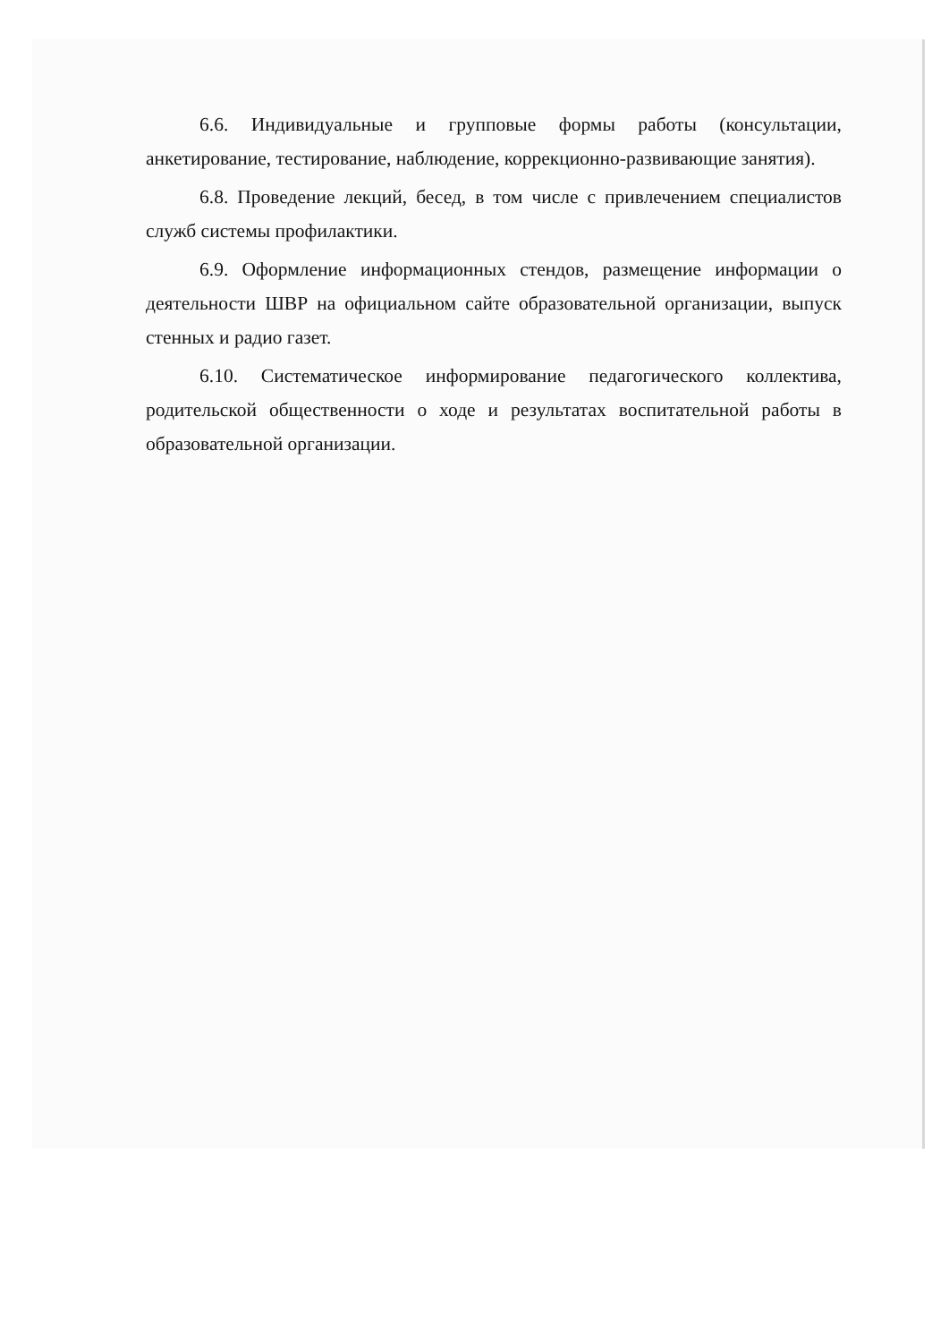6.6. Индивидуальные и групповые формы работы (консультации, анкетирование, тестирование, наблюдение, коррекционно-развивающие занятия).
6.8. Проведение лекций, бесед, в том числе с привлечением специалистов служб системы профилактики.
6.9. Оформление информационных стендов, размещение информации о деятельности ШВР на официальном сайте образовательной организации, выпуск стенных и радио газет.
6.10. Систематическое информирование педагогического коллектива, родительской общественности о ходе и результатах воспитательной работы в образовательной организации.